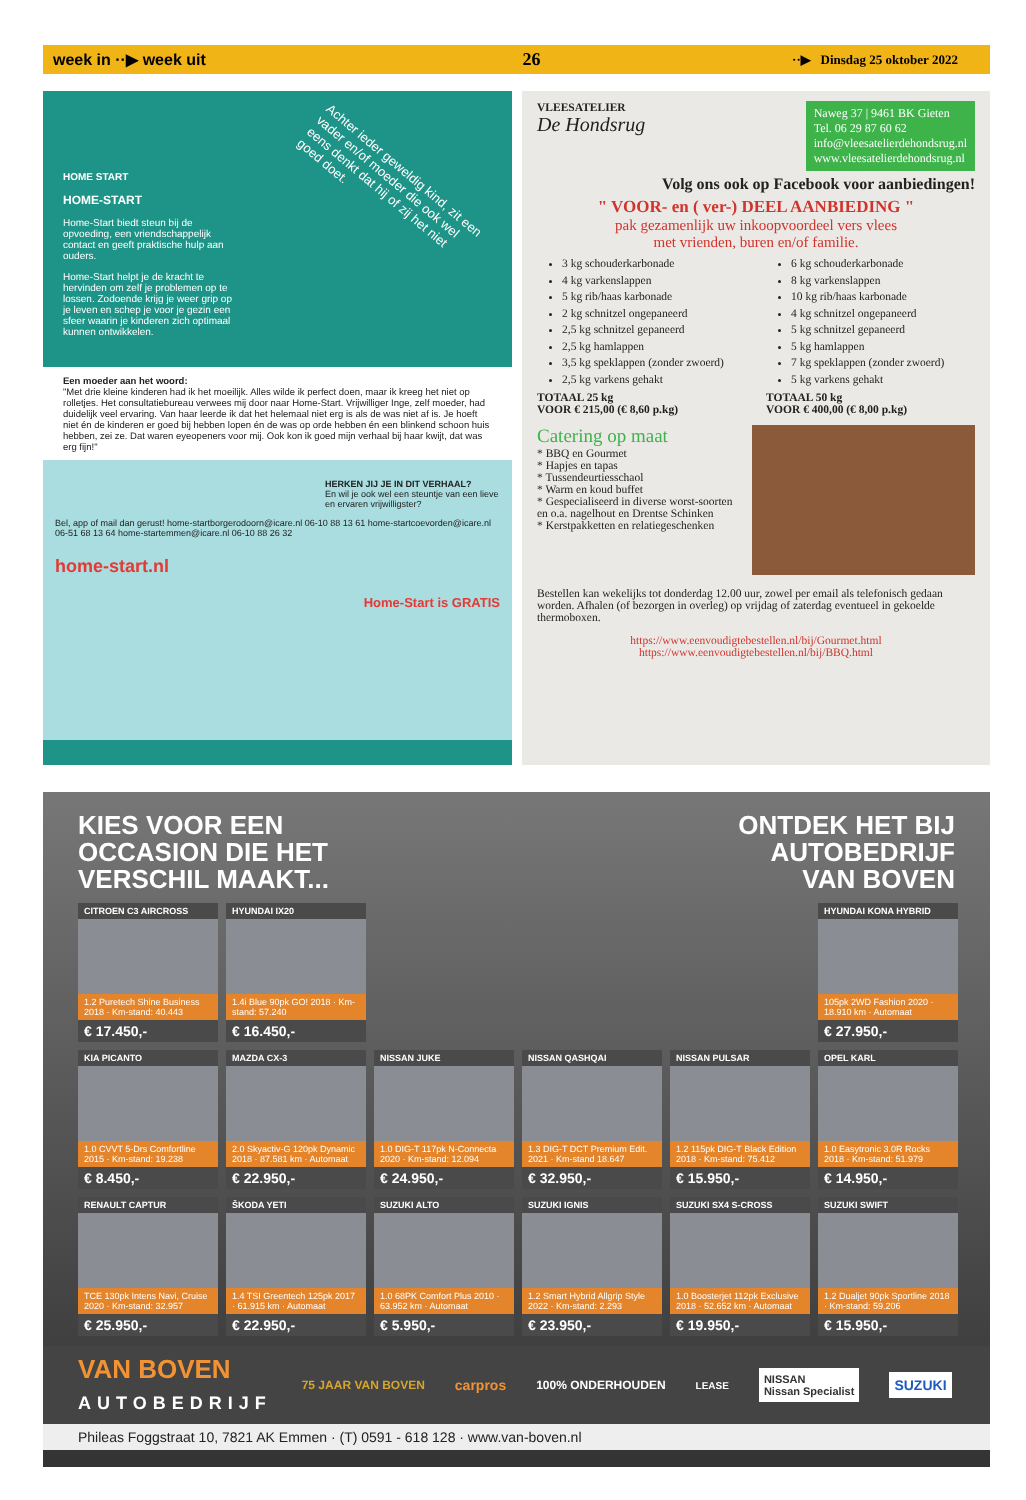week in ··▶ week uit 26
··▶ Dinsdag 25 oktober 2022
HOME START
HOME-START
Home-Start biedt steun bij de opvoeding, een vriendschappelijk contact en geeft praktische hulp aan ouders.
Home-Start helpt je de kracht te hervinden om zelf je problemen op te lossen. Zodoende krijg je weer grip op je leven en schep je voor je gezin een sfeer waarin je kinderen zich optimaal kunnen ontwikkelen.
Achter ieder geweldig kind, zit een vader en/of moeder die ook wel eens denkt dat hij of zij het niet goed doet.
Een moeder aan het woord:
"Met drie kleine kinderen had ik het moeilijk. Alles wilde ik perfect doen, maar ik kreeg het niet op rolletjes. Het consultatiebureau verwees mij door naar Home-Start. Vrijwilliger Inge, zelf moeder, had duidelijk veel ervaring. Van haar leerde ik dat het helemaal niet erg is als de was niet af is. Je hoeft niet én de kinderen er goed bij hebben lopen én de was op orde hebben én een blinkend schoon huis hebben, zei ze. Dat waren eyeopeners voor mij. Ook kon ik goed mijn verhaal bij haar kwijt, dat was erg fijn!"
HERKEN JIJ JE IN DIT VERHAAL?
En wil je ook wel een steuntje van een lieve en ervaren vrijwilligster?
Bel, app of mail dan gerust! home-startborgerodoorn@icare.nl 06-10 88 13 61 home-startcoevorden@icare.nl 06-51 68 13 64 home-startemmen@icare.nl 06-10 88 26 32
home-start.nl
Home-Start is GRATIS
VLEESATELIER
De Hondsrug
Naweg 37 | 9461 BK Gieten
Tel. 06 29 87 60 62
info@vleesatelierdehondsrug.nl
www.vleesatelierdehondsrug.nl
Volg ons ook op Facebook voor aanbiedingen!
" VOOR- en ( ver-) DEEL AANBIEDING "
pak gezamenlijk uw inkoopvoordeel vers vlees
met vrienden, buren en/of familie.
3 kg schouderkarbonade
4 kg varkenslappen
5 kg rib/haas karbonade
2 kg schnitzel ongepaneerd
2,5 kg schnitzel gepaneerd
2,5 kg hamlappen
3,5 kg speklappen (zonder zwoerd)
2,5 kg varkens gehakt
TOTAAL 25 kg
VOOR € 215,00 (€ 8,60 p.kg)
6 kg schouderkarbonade
8 kg varkenslappen
10 kg rib/haas karbonade
4 kg schnitzel ongepaneerd
5 kg schnitzel gepaneerd
5 kg hamlappen
7 kg speklappen (zonder zwoerd)
5 kg varkens gehakt
TOTAAL 50 kg
VOOR € 400,00 (€ 8,00 p.kg)
Catering op maat
* BBQ en Gourmet
* Hapjes en tapas
* Tussendeurtiesschaol
* Warm en koud buffet
* Gespecialiseerd in diverse worst-soorten en o.a. nagelhout en Drentse Schinken
* Kerstpakketten en relatiegeschenken
Bestellen kan wekelijks tot donderdag 12.00 uur, zowel per email als telefonisch gedaan worden. Afhalen (of bezorgen in overleg) op vrijdag of zaterdag eventueel in gekoelde thermoboxen.
https://www.eenvoudigtebestellen.nl/bij/Gourmet.html
https://www.eenvoudigtebestellen.nl/bij/BBQ.html
KIES VOOR EEN
OCCASION DIE HET
VERSCHIL MAAKT...
ONTDEK HET BIJ
AUTOBEDRIJF
VAN BOVEN
CITROEN C3 AIRCROSS
1.2 Puretech Shine Business 2018 · Km-stand: 40.443
€ 17.450,-
HYUNDAI IX20
1.4i Blue 90pk GO! 2018 · Km-stand: 57.240
€ 16.450,-
HYUNDAI KONA HYBRID
105pk 2WD Fashion 2020 · 18.910 km · Automaat
€ 27.950,-
KIA PICANTO
1.0 CVVT 5-Drs Comfortline 2015 · Km-stand: 19.238
€ 8.450,-
MAZDA CX-3
2.0 Skyactiv-G 120pk Dynamic 2018 · 87.581 km · Automaat
€ 22.950,-
NISSAN JUKE
1.0 DIG-T 117pk N-Connecta 2020 · Km-stand: 12.094
€ 24.950,-
NISSAN QASHQAI
1.3 DIG-T DCT Premium Edit. 2021 · Km-stand 18.647
€ 32.950,-
NISSAN PULSAR
1.2 115pk DIG-T Black Edition 2018 · Km-stand: 75.412
€ 15.950,-
OPEL KARL
1.0 Easytronic 3.0R Rocks 2018 · Km-stand: 51.979
€ 14.950,-
RENAULT CAPTUR
TCE 130pk Intens Navi, Cruise 2020 · Km-stand: 32.957
€ 25.950,-
ŠKODA YETI
1.4 TSI Greentech 125pk 2017 · 61.915 km · Automaat
€ 22.950,-
SUZUKI ALTO
1.0 68PK Comfort Plus 2010 · 63.952 km · Automaat
€ 5.950,-
SUZUKI IGNIS
1.2 Smart Hybrid Allgrip Style 2022 · Km-stand: 2.293
€ 23.950,-
SUZUKI SX4 S-CROSS
1.0 Boosterjet 112pk Exclusive 2018 · 52.652 km · Automaat
€ 19.950,-
SUZUKI SWIFT
1.2 Dualjet 90pk Sportline 2018 · Km-stand: 59.206
€ 15.950,-
VAN BOVEN
AUTOBEDRIJF
75 JAAR VAN BOVEN
carpros
100% ONDERHOUDEN
LEASE
NISSAN
Nissan Specialist
SUZUKI
Phileas Foggstraat 10, 7821 AK Emmen · (T) 0591 - 618 128 · www.van-boven.nl